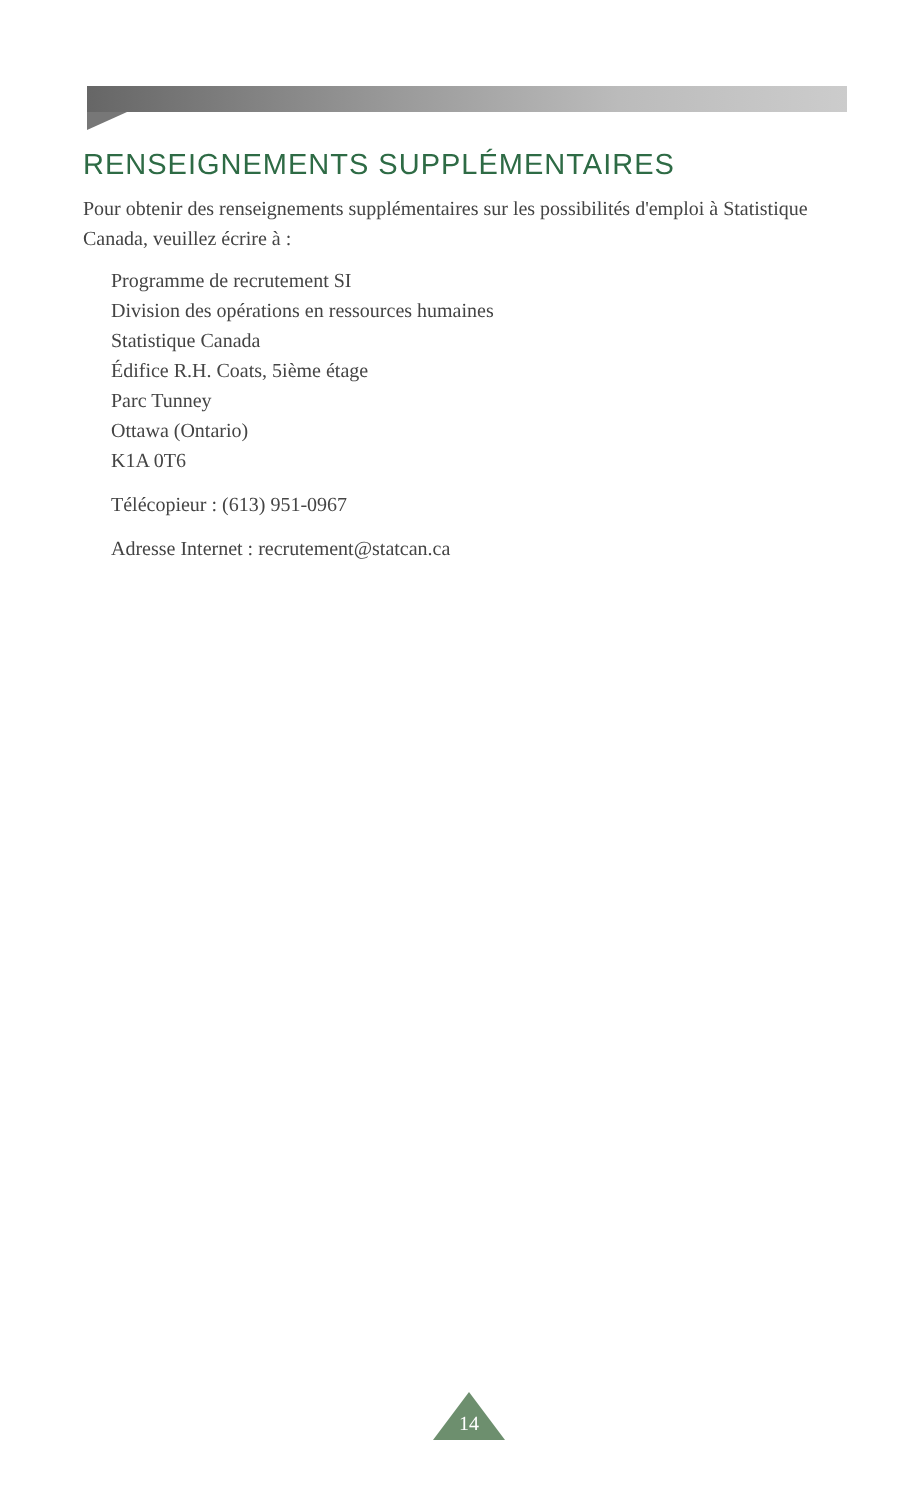RENSEIGNEMENTS SUPPLÉMENTAIRES
Pour obtenir des renseignements supplémentaires sur les possibilités d'emploi à Statistique Canada, veuillez écrire à :
Programme de recrutement SI
Division des opérations en ressources humaines
Statistique Canada
Édifice R.H. Coats, 5ième étage
Parc Tunney
Ottawa (Ontario)
K1A 0T6
Télécopieur : (613) 951-0967
Adresse Internet : recrutement@statcan.ca
14